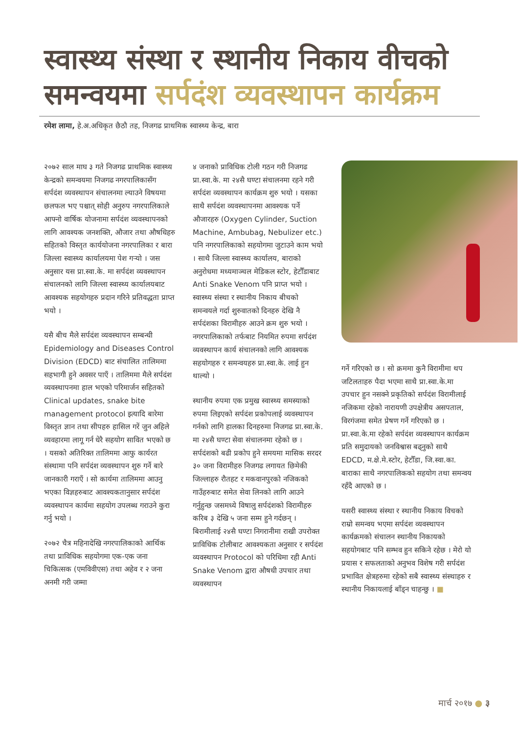स्वास्थ्य संस्था र स्थानीय निकाय वीचको समन्वयमा सर्पदंश व्यवस्थापन कार्यक्रम
रमेश लामा, हे.अ.अधिकृत छैठौ तह, निजगढ प्राथमिक स्वास्थ्य केन्द्र, बारा
२०७२ साल माघ ३ गते निजगढ प्राथमिक स्वास्थ्य केन्द्रको समन्वयमा निजगढ नगरपालिकासँग सर्पदंश व्यवस्थापन संचालनमा ल्याउने विषयमा छलफल भए पश्चात् सोही अनुरुप नगरपालिकाले आफ्नो वार्षिक योजनामा सर्पदंश व्यवस्थापनको लागि आवश्यक जनशक्ति, औजार तथा औषधिहरु सहितको विस्तृत कार्ययोजना नगरपालिका र बारा जिल्ला स्वास्थ्य कार्यालयमा पेश गऱ्यो । जस अनुसार यस प्रा.स्वा.के. मा सर्पदंश व्यवस्थापन संचालनको लागि जिल्ला स्वास्थ्य कार्यालयबाट आवश्यक सहयोगहरु प्रदान गरिने प्रतिवद्धता प्राप्त भयो ।
यसै बीच मैले सर्पदंश व्यवस्थापन सम्बन्धी Epidemiology and Diseases Control Division (EDCD) बाट संचालित तालिममा सहभागी हुने अवसर पाएँ । तालिममा मैले सर्पदंश व्यवस्थापनमा हाल भएको परिमार्जन सहितको Clinical updates, snake bite management protocol इत्यादि बारेमा विस्तृत ज्ञान तथा सीपहरु हासिल गरें जुन अहिले व्यवहारमा लागू गर्न धेरै सहयोग सावित भएको छ । यसको अतिरिक्त तालिममा आफु कार्यरत संस्थामा पनि सर्पदंश व्यवस्थापन शुरु गर्ने बारे जानकारी गराएँ । सो कार्यमा तालिममा आउनु भएका विज्ञहरुबाट आवश्यकतानुसार सर्पदंश व्यवस्थापन कार्यमा सहयोग उपलब्ध गराउने कुरा गर्नु भयो ।
२०७२ चैत्र महिनादेखि नगरपालिकाको आर्थिक तथा प्राविधिक सहयोगमा एक-एक जना चिकित्सक (एमविवीएस) तथा अहेव र २ जना अनमी गरी जम्मा
४ जनाको प्राविधिक टोली गठन गरी निजगढ प्रा.स्वा.के. मा २४सै घण्टा संचालनमा रहने गरी सर्पदंश व्यवस्थापन कार्यक्रम शुरु भयो । यसका साथै सर्पदंश व्यवस्थापनमा आवश्यक पर्ने औजारहरु (Oxygen Cylinder, Suction Machine, Ambubag, Nebulizer etc.) पनि नगरपालिकाको सहयोगमा जुटाउने काम भयो । साथै जिल्ला स्वास्थ्य कार्यालय, बाराको अनुरोधमा मध्यमाञ्चल मेडिकल स्टोर, हेटौँडाबाट Anti Snake Venom पनि प्राप्त भयो । स्वास्थ्य संस्था र स्थानीय निकाय बीचको समन्वयले गर्दा शुरुवातको दिनहरु देखि नै सर्पदंशका विरामीहरु आउने क्रम शुरु भयो । नगरपालिकाको तर्फबाट नियमित रुपमा सर्पदंश व्यवस्थापन कार्य संचालनको लागि आवश्यक सहयोगहरु र समन्वयहरु प्रा.स्वा.के. लाई हुन थाल्यो ।
स्थानीय रुपमा एक प्रमुख स्वास्थ्य समस्याको रुपमा लिइएको सर्पदंश प्रकोपलाई व्यवस्थापन गर्नको लागि हालका दिनहरुमा निजगढ प्रा.स्वा.के. मा २४सै घण्टा सेवा संचालनमा रहेको छ । सर्पदंशको बढी प्रकोप हुने समयमा मासिक सरदर ३० जना विरामीहरु निजगढ लगायत छिमेकी जिल्लाहरु रौतहट र मकवानपुरको नजिकको गाउँहरुबाट समेत सेवा लिनको लागि आउने गर्नुहुन्छ जसमध्ये विषालु सर्पदंशको विरामीहरु करिब ३ देखि ५ जना सम्म हुने गर्दछन् । बिरामीलाई २४सै घण्टा निगरानीमा राखी उपरोक्त प्राविधिक टोलीबाट आवश्यकता अनुसार र सर्पदंश व्यवस्थापन Protocol को परिधिमा रही Anti Snake Venom द्वारा औषधी उपचार तथा व्यवस्थापन
गर्ने गरिएको छ । सो क्रममा कुनै विरामीमा थप जटिलताहरु पैदा भएमा साथै प्रा.स्वा.के.मा उपचार हुन नसक्ने प्रकृतिको सर्पदंश विरामीलाई नजिकमा रहेको नारायणी उपक्षेत्रीय असपताल, विरगंजमा समेत प्रेषण गर्ने गरिएको छ । प्रा.स्वा.के.मा रहेको सर्पदंश व्यवस्थापन कार्यक्रम प्रति समुदायको जनविश्वास बढ्नुको साथै EDCD, म.क्षे.मे.स्टोर, हेटौँडा, जि.स्वा.का. बाराका साथै नगरपालिकको सहयोग तथा समन्वय रहँदै आएको छ ।
यसरी स्वास्थ्य संस्था र स्थानीय निकाय विचको राम्रो समन्वय भएमा सर्पदंश व्यवस्थापन कार्यक्रमको संचालन स्थानीय निकायको सहयोगबाट पनि सम्भव हुन सकिने रहेछ । मेरो यो प्रयास र सफलताको अनुभव विशेष गरी सर्पदंश प्रभावित क्षेत्रहरुमा रहेको सबै स्वास्थ्य संस्थाहरु र स्थानीय निकायलाई बाँड्न चाहन्छु । ■
मार्च २०१७ ● ३